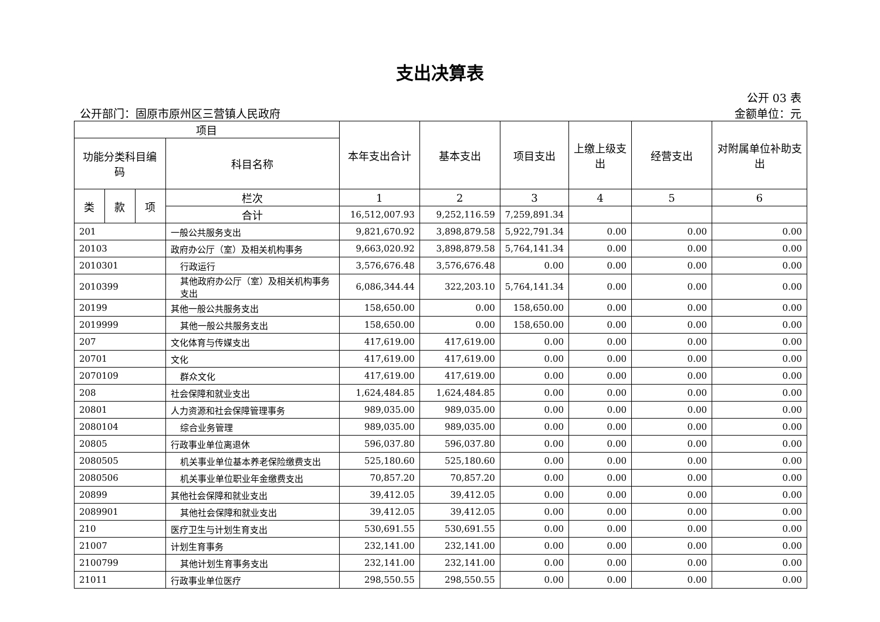支出决算表
公开 03 表
公开部门：固原市原州区三营镇人民政府 金额单位：元
| 项目 | | | | 本年支出合计 | 基本支出 | 项目支出 | 上缴上级支出 | 经营支出 | 对附属单位补助支出 |
| --- | --- | --- | --- | --- | --- | --- | --- | --- | --- |
| 功能分类科目编码 | | | 科目名称 | | | | | | |
| 类 | 款 | 项 | 栏次 | 1 | 2 | 3 | 4 | 5 | 6 |
| | | | 合计 | 16,512,007.93 | 9,252,116.59 | 7,259,891.34 | | | |
| 201 | | | 一般公共服务支出 | 9,821,670.92 | 3,898,879.58 | 5,922,791.34 | 0.00 | 0.00 | 0.00 |
| 20103 | | | 政府办公厅（室）及相关机构事务 | 9,663,020.92 | 3,898,879.58 | 5,764,141.34 | 0.00 | 0.00 | 0.00 |
| 2010301 | | | 行政运行 | 3,576,676.48 | 3,576,676.48 | 0.00 | 0.00 | 0.00 | 0.00 |
| 2010399 | | | 其他政府办公厅（室）及相关机构事务支出 | 6,086,344.44 | 322,203.10 | 5,764,141.34 | 0.00 | 0.00 | 0.00 |
| 20199 | | | 其他一般公共服务支出 | 158,650.00 | 0.00 | 158,650.00 | 0.00 | 0.00 | 0.00 |
| 2019999 | | | 其他一般公共服务支出 | 158,650.00 | 0.00 | 158,650.00 | 0.00 | 0.00 | 0.00 |
| 207 | | | 文化体育与传媒支出 | 417,619.00 | 417,619.00 | 0.00 | 0.00 | 0.00 | 0.00 |
| 20701 | | | 文化 | 417,619.00 | 417,619.00 | 0.00 | 0.00 | 0.00 | 0.00 |
| 2070109 | | | 群众文化 | 417,619.00 | 417,619.00 | 0.00 | 0.00 | 0.00 | 0.00 |
| 208 | | | 社会保障和就业支出 | 1,624,484.85 | 1,624,484.85 | 0.00 | 0.00 | 0.00 | 0.00 |
| 20801 | | | 人力资源和社会保障管理事务 | 989,035.00 | 989,035.00 | 0.00 | 0.00 | 0.00 | 0.00 |
| 2080104 | | | 综合业务管理 | 989,035.00 | 989,035.00 | 0.00 | 0.00 | 0.00 | 0.00 |
| 20805 | | | 行政事业单位离退休 | 596,037.80 | 596,037.80 | 0.00 | 0.00 | 0.00 | 0.00 |
| 2080505 | | | 机关事业单位基本养老保险缴费支出 | 525,180.60 | 525,180.60 | 0.00 | 0.00 | 0.00 | 0.00 |
| 2080506 | | | 机关事业单位职业年金缴费支出 | 70,857.20 | 70,857.20 | 0.00 | 0.00 | 0.00 | 0.00 |
| 20899 | | | 其他社会保障和就业支出 | 39,412.05 | 39,412.05 | 0.00 | 0.00 | 0.00 | 0.00 |
| 2089901 | | | 其他社会保障和就业支出 | 39,412.05 | 39,412.05 | 0.00 | 0.00 | 0.00 | 0.00 |
| 210 | | | 医疗卫生与计划生育支出 | 530,691.55 | 530,691.55 | 0.00 | 0.00 | 0.00 | 0.00 |
| 21007 | | | 计划生育事务 | 232,141.00 | 232,141.00 | 0.00 | 0.00 | 0.00 | 0.00 |
| 2100799 | | | 其他计划生育事务支出 | 232,141.00 | 232,141.00 | 0.00 | 0.00 | 0.00 | 0.00 |
| 21011 | | | 行政事业单位医疗 | 298,550.55 | 298,550.55 | 0.00 | 0.00 | 0.00 | 0.00 |